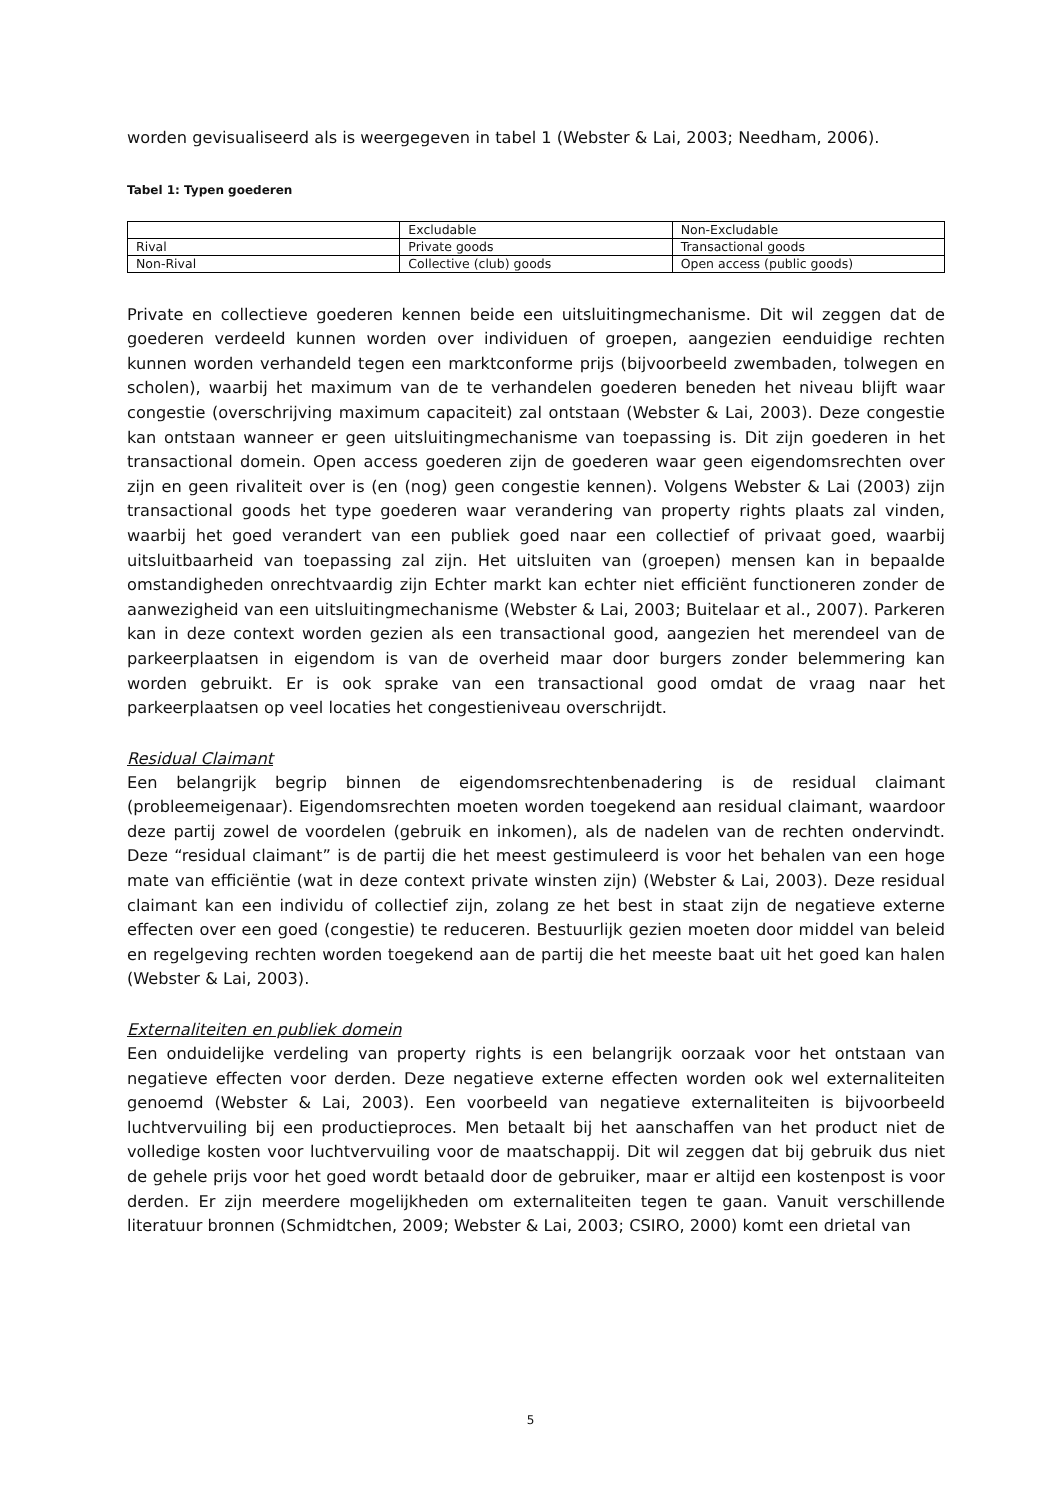worden gevisualiseerd als is weergegeven in tabel 1 (Webster & Lai, 2003; Needham, 2006).
Tabel 1: Typen goederen
| | Excludable | Non-Excludable |
| Rival | Private goods | Transactional goods |
| Non-Rival | Collective (club) goods | Open access (public goods) |
Private en collectieve goederen kennen beide een uitsluitingmechanisme. Dit wil zeggen dat de goederen verdeeld kunnen worden over individuen of groepen, aangezien eenduidige rechten kunnen worden verhandeld tegen een marktconforme prijs (bijvoorbeeld zwembaden, tolwegen en scholen), waarbij het maximum van de te verhandelen goederen beneden het niveau blijft waar congestie (overschrijving maximum capaciteit) zal ontstaan (Webster & Lai, 2003). Deze congestie kan ontstaan wanneer er geen uitsluitingmechanisme van toepassing is. Dit zijn goederen in het transactional domein. Open access goederen zijn de goederen waar geen eigendomsrechten over zijn en geen rivaliteit over is (en (nog) geen congestie kennen). Volgens Webster & Lai (2003) zijn transactional goods het type goederen waar verandering van property rights plaats zal vinden, waarbij het goed verandert van een publiek goed naar een collectief of privaat goed, waarbij uitsluitbaarheid van toepassing zal zijn. Het uitsluiten van (groepen) mensen kan in bepaalde omstandigheden onrechtvaardig zijn Echter markt kan echter niet efficiënt functioneren zonder de aanwezigheid van een uitsluitingmechanisme (Webster & Lai, 2003; Buitelaar et al., 2007). Parkeren kan in deze context worden gezien als een transactional good, aangezien het merendeel van de parkeerplaatsen in eigendom is van de overheid maar door burgers zonder belemmering kan worden gebruikt. Er is ook sprake van een transactional good omdat de vraag naar het parkeerplaatsen op veel locaties het congestieniveau overschrijdt.
Residual Claimant
Een belangrijk begrip binnen de eigendomsrechtenbenadering is de residual claimant (probleemeigenaar). Eigendomsrechten moeten worden toegekend aan residual claimant, waardoor deze partij zowel de voordelen (gebruik en inkomen), als de nadelen van de rechten ondervindt. Deze “residual claimant” is de partij die het meest gestimuleerd is voor het behalen van een hoge mate van efficiëntie (wat in deze context private winsten zijn) (Webster & Lai, 2003). Deze residual claimant kan een individu of collectief zijn, zolang ze het best in staat zijn de negatieve externe effecten over een goed (congestie) te reduceren. Bestuurlijk gezien moeten door middel van beleid en regelgeving rechten worden toegekend aan de partij die het meeste baat uit het goed kan halen (Webster & Lai, 2003).
Externaliteiten en publiek domein
Een onduidelijke verdeling van property rights is een belangrijk oorzaak voor het ontstaan van negatieve effecten voor derden. Deze negatieve externe effecten worden ook wel externaliteiten genoemd (Webster & Lai, 2003). Een voorbeeld van negatieve externaliteiten is bijvoorbeeld luchtvervuiling bij een productieproces. Men betaalt bij het aanschaffen van het product niet de volledige kosten voor luchtvervuiling voor de maatschappij. Dit wil zeggen dat bij gebruik dus niet de gehele prijs voor het goed wordt betaald door de gebruiker, maar er altijd een kostenpost is voor derden. Er zijn meerdere mogelijkheden om externaliteiten tegen te gaan. Vanuit verschillende literatuur bronnen (Schmidtchen, 2009; Webster & Lai, 2003; CSIRO, 2000) komt een drietal van
5